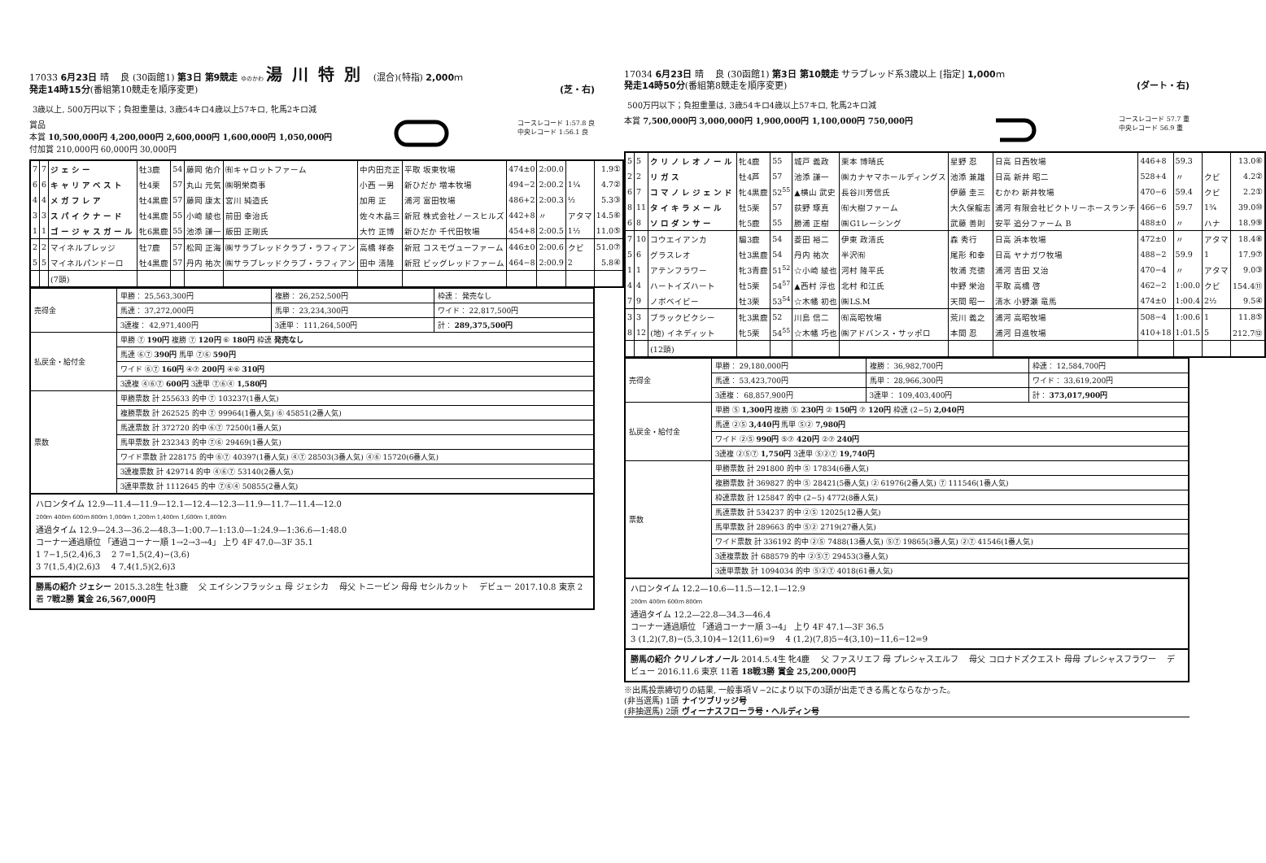17033 6月23日 晴 　良 (30函館1) 第3日 第9競走 ゆのかわ 湯川特別 (混合)(特指) 2,000ｍ
発走14時15分(番組第10競走を順序変更) (芝・右)
3歳以上, 500万円以下；負担重量は, 3歳54キロ4歳以上57キロ, 牝馬2キロ減
賞品
本賞 10,500,000円 4,200,000円 2,600,000円 1,600,000円 1,050,000円
付加賞 210,000円 60,000円 30,000円
コースレコード 1:57.8 良
中央レコード 1:56.1 良
| 7 | 7 | ジェシー | 牡3鹿 | 54 | 藤岡 佑介 | ㈲キャロットファーム | 中内田充正 | 平取 坂東牧場 | 474±0 | 2:00.0 | | 1.9① |
| 6 | 6 | キャリアベスト | 牡4栗 | 57 | 丸山 元気 | ㈱明栄商事 | 小西 一男 | 新ひだか 増本牧場 | 494−2 | 2:00.2 | 1¼ | 4.7② |
| 4 | 4 | メガフレア | 牡4黒鹿 | 57 | 藤岡 康太 | 宮川 純造氏 | 加用 正 | 浦河 富田牧場 | 486+2 | 2:00.3 | ½ | 5.3③ |
| 3 | 3 | スパイクナード | 牡4黒鹿 | 55 | 小崎 綾也 | 前田 幸治氏 | 佐々木晶三 | 新冠 株式会社ノースヒルズ | 442+8 | 〃 | アタマ | 14.5⑥ |
| 1 | 1 | ゴージャスガール | 牝6黒鹿 | 55 | 池添 謙一 | 飯田 正剛氏 | 大竹 正博 | 新ひだか 千代田牧場 | 454+8 | 2:00.5 | 1½ | 11.0⑤ |
| 2 | 2 | マイネルプレッジ | 牡7鹿 | 57 | 松岡 正海 | ㈱サラブレッドクラブ・ラフィアン | 高橋 祥泰 | 新冠 コスモヴューファーム | 446±0 | 2:00.6 | クビ | 51.0⑦ |
| 5 | 5 | マイネルパンドーロ | 牡4黒鹿 | 57 | 丹内 祐次 | ㈱サラブレッドクラブ・ラフィアン | 田中 清隆 | 新冠 ビッグレッドファーム | 464−8 | 2:00.9 | 2 | 5.8④ |
| | | (7頭) | | | | | | | | | | |
| 売得金 | 単勝： 25,563,300円 | 複勝： 26,252,500円 | 枠連： 発売なし |
| | 馬連： 37,272,000円 | 馬単： 23,234,300円 | ワイド： 22,817,500円 |
| | 3連複： 42,971,400円 | 3連単： 111,264,500円 | 計： 289,375,500円 |
| 払戻金・給付金 | 単勝 ⑦ 190円 複勝 ⑦ 120円 ⑥ 180円 枠連 発売なし | | |
| | 馬連 ⑥⑦ 390円 馬単 ⑦⑥ 590円 | | |
| | ワイド ⑥⑦ 160円 ④⑦ 200円 ④⑥ 310円 | | |
| | 3連複 ④⑥⑦ 600円 3連単 ⑦⑥④ 1,580円 | | |
| 票数 | 単勝票数 計 255633 的中 ⑦ 103237(1番人気) | | |
| | 複勝票数 計 262525 的中 ⑦ 99964(1番人気) ⑥ 45851(2番人気) | | |
| | 馬連票数 計 372720 的中 ⑥⑦ 72500(1番人気) | | |
| | 馬単票数 計 232343 的中 ⑦⑥ 29469(1番人気) | | |
| | ワイド票数 計 228175 的中 ⑥⑦ 40397(1番人気) ④⑦ 28503(3番人気) ④⑥ 15720(6番人気) | | |
| | 3連複票数 計 429714 的中 ④⑥⑦ 53140(2番人気) | | |
| | 3連単票数 計 1112645 的中 ⑦⑥④ 50855(2番人気) | | |
ハロンタイム 12.9—11.4—11.9—12.1—12.4—12.3—11.9—11.7—11.4—12.0
200ｍ 400ｍ 600ｍ 800ｍ 1,000ｍ 1,200ｍ 1,400ｍ 1,600ｍ 1,800ｍ
通過タイム 12.9—24.3—36.2—48.3—1:00.7—1:13.0—1:24.9—1:36.6—1:48.0
コーナー通過順位 「通過コーナー順 1→2→3→4」 上り 4F 47.0—3F 35.1
1 7−1,5(2,4)6,3 　2 7=1,5(2,4)−(3,6)
3 7(1,5,4)(2,6)3 　4 7,4(1,5)(2,6)3
勝馬の紹介 ジェシー 2015.3.28生 牡3鹿 　父 エイシンフラッシュ 母 ジェシカ 　母父 トニービン 母母 セシルカット 　デビュー 2017.10.8 東京 2着 7戦2勝 賞金 26,567,000円
17034 6月23日 晴 　良 (30函館1) 第3日 第10競走 サラブレッド系3歳以上 [指定] 1,000ｍ
発走14時50分(番組第8競走を順序変更) (ダート・右)
500万円以下；負担重量は, 3歳54キロ4歳以上57キロ, 牝馬2キロ減
本賞 7,500,000円 3,000,000円 1,900,000円 1,100,000円 750,000円
コースレコード 57.7 重
中央レコード 56.9 重
| 5 | 5 | クリノレオノール | 牝4鹿 | 55 | 城戸 義政 | 栗本 博晴氏 | 星野 忍 | 日高 日西牧場 | 446+8 | 59.3 | | 13.0⑥ |
| 2 | 2 | リガス | 牡4芦 | 57 | 池添 謙一 | ㈱カナヤマホールディングス | 池添 兼雄 | 日高 新井 昭二 | 528+4 | 〃 | クビ | 4.2② |
| 6 | 7 | コマノレジェンド | 牝4黒鹿 | 52<sup>55</sup> | ▲横山 武史 | 長谷川芳信氏 | 伊藤 圭三 | むかわ 新井牧場 | 470−6 | 59.4 | クビ | 2.2① |
| 8 | 11 | タイキラメール | 牡5栗 | 57 | 荻野 琢真 | ㈲大樹ファーム | 大久保龍志 | 浦河 有限会社ビクトリーホースランチ | 466−6 | 59.7 | 1¾ | 39.0⑩ |
| 6 | 8 | ソロダンサー | 牝5鹿 | 55 | 勝浦 正樹 | ㈱G1レーシング | 武藤 善則 | 安平 追分ファーム B | 488±0 | 〃 | ハナ | 18.9⑨ |
| 7 | 10 | コウエイアンカ | 騸3鹿 | 54 | 菱田 裕二 | 伊東 政清氏 | 森 秀行 | 日高 浜本牧場 | 472±0 | 〃 | アタマ | 18.4⑧ |
| 5 | 6 | グラスレオ | 牡3黒鹿 | 54 | 丹内 祐次 | 半沢㈲ | 尾形 和幸 | 日高 ヤナガワ牧場 | 488−2 | 59.9 | 1 | 17.9⑦ |
| 1 | 1 | アテンフラワー | 牝3青鹿 | 51<sup>52</sup> | ☆小崎 綾也 | 河村 隆平氏 | 牧浦 充徳 | 浦河 吉田 又治 | 470−4 | 〃 | アタマ | 9.0③ |
| 4 | 4 | ハートイズハート | 牡5栗 | 54<sup>57</sup> | ▲西村 淳也 | 北村 和江氏 | 中野 栄治 | 平取 高橋 啓 | 462−2 | 1:00.0 | クビ | 154.4⑪ |
| 7 | 9 | ノボベイビー | 牡3栗 | 53<sup>54</sup> | ☆木幡 初也 | ㈱LS.M | 天間 昭一 | 清水 小野瀬 竜馬 | 474±0 | 1:00.4 | 2½ | 9.5④ |
| 3 | 3 | ブラックピクシー | 牝3黒鹿 | 52 | 川島 信二 | ㈲高昭牧場 | 荒川 義之 | 浦河 高昭牧場 | 508−4 | 1:00.6 | 1 | 11.8⑤ |
| 8 | 12 | (地) イネディット | 牝5栗 | 54<sup>55</sup> | ☆木幡 巧也 | ㈱アドバンス・サッポロ | 本間 忍 | 浦河 日進牧場 | 410+18 | 1:01.5 | 5 | 212.7⑫ |
| | | (12頭) | | | | | | | | | | |
| 売得金 | 単勝： 29,180,000円 | 複勝： 36,982,700円 | 枠連： 12,584,700円 |
| | 馬連： 53,423,700円 | 馬単： 28,966,300円 | ワイド： 33,619,200円 |
| | 3連複： 68,857,900円 | 3連単： 109,403,400円 | 計： 373,017,900円 |
| 払戻金・給付金 | 単勝 ⑤ 1,300円 複勝 ⑤ 230円 ② 150円 ⑦ 120円 枠連 (2−5) 2,040円 | | |
| | 馬連 ②⑤ 3,440円 馬単 ⑤② 7,980円 | | |
| | ワイド ②⑤ 990円 ⑤⑦ 420円 ②⑦ 240円 | | |
| | 3連複 ②⑤⑦ 1,750円 3連単 ⑤②⑦ 19,740円 | | |
| 票数 | 単勝票数 計 291800 的中 ⑤ 17834(6番人気) | | |
| | 複勝票数 計 369827 的中 ⑤ 28421(5番人気) ② 61976(2番人気) ⑦ 111546(1番人気) | | |
| | 枠連票数 計 125847 的中 (2−5) 4772(8番人気) | | |
| | 馬連票数 計 534237 的中 ②⑤ 12025(12番人気) | | |
| | 馬単票数 計 289663 的中 ⑤② 2719(27番人気) | | |
| | ワイド票数 計 336192 的中 ②⑤ 7488(13番人気) ⑤⑦ 19865(3番人気) ②⑦ 41546(1番人気) | | |
| | 3連複票数 計 688579 的中 ②⑤⑦ 29453(3番人気) | | |
| | 3連単票数 計 1094034 的中 ⑤②⑦ 4018(61番人気) | | |
ハロンタイム 12.2—10.6—11.5—12.1—12.9
200ｍ 400ｍ 600ｍ 800ｍ
通過タイム 12.2—22.8—34.3—46.4
コーナー通過順位 「通過コーナー順 3→4」 上り 4F 47.1—3F 36.5
3 (1,2)(7,8)−(5,3,10)4−12(11,6)=9 　4 (1,2)(7,8)5−4(3,10)−11,6−12=9
勝馬の紹介 クリノレオノール 2014.5.4生 牝4鹿 　父 ファスリエフ 母 プレシャスエルフ 　母父 コロナドズクエスト 母母 プレシャスフラワー 　デビュー 2016.11.6 東京 11着 18戦3勝 賞金 25,200,000円
※出馬投票締切りの結果, 一般事項Ｖ−2により以下の3頭が出走できる馬とならなかった。
(非当選馬) 1頭 ナイツブリッジ号
(非抽選馬) 2頭 ヴィーナスフローラ号・ヘルディン号